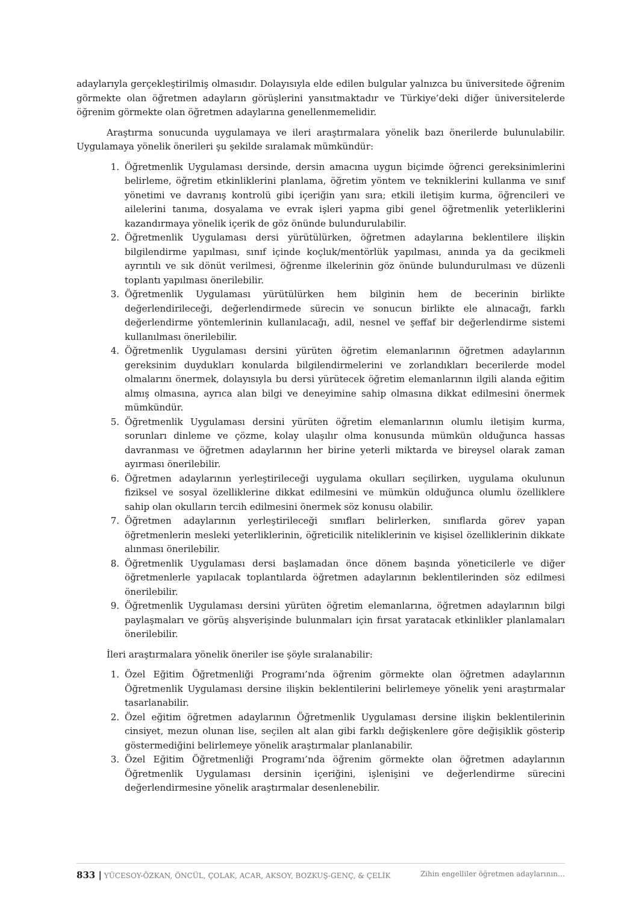adaylarıyla gerçekleştirilmiş olmasıdır. Dolayısıyla elde edilen bulgular yalnızca bu üniversitede öğrenim görmekte olan öğretmen adayların görüşlerini yansıtmaktadır ve Türkiye’deki diğer üniversitelerde öğrenim görmekte olan öğretmen adaylarına genellenmemelidir.
Araştırma sonucunda uygulamaya ve ileri araştırmalara yönelik bazı önerilerde bulunulabilir. Uygulamaya yönelik önerileri şu şekilde sıralamak mümkündür:
1. Öğretmenlik Uygulaması dersinde, dersin amacına uygun biçimde öğrenci gereksinimlerini belirleme, öğretim etkinliklerini planlama, öğretim yöntem ve tekniklerini kullanma ve sınıf yönetimi ve davranış kontrolü gibi içeriğin yanı sıra; etkili iletişim kurma, öğrencileri ve ailelerini tanıma, dosyalama ve evrak işleri yapma gibi genel öğretmenlik yeterliklerini kazandırmaya yönelik içerik de göz önünde bulundurulabilir.
2. Öğretmenlik Uygulaması dersi yürütülürken, öğretmen adaylarına beklentilere ilişkin bilgilendirme yapılması, sınıf içinde koçluk/mentörlük yapılması, anında ya da gecikmeli ayrıntılı ve sık dönüt verilmesi, öğrenme ilkelerinin göz önünde bulundurulması ve düzenli toplantı yapılması önerilebilir.
3. Öğretmenlik Uygulaması yürütülürken hem bilginin hem de becerinin birlikte değerlendirileceği, değerlendirmede sürecin ve sonucun birlikte ele alınacağı, farklı değerlendirme yöntemlerinin kullanılacağı, adil, nesnel ve şeffaf bir değerlendirme sistemi kullanılması önerilebilir.
4. Öğretmenlik Uygulaması dersini yürüten öğretim elemanlarının öğretmen adaylarının gereksinim duydukları konularda bilgilendirmelerini ve zorlandıkları becerilerde model olmalarını önermek, dolayısıyla bu dersi yürütecek öğretim elemanlarının ilgili alanda eğitim almış olmasına, ayrıca alan bilgi ve deneyimine sahip olmasına dikkat edilmesini önermek mümkündür.
5. Öğretmenlik Uygulaması dersini yürüten öğretim elemanlarının olumlu iletişim kurma, sorunları dinleme ve çözme, kolay ulaşılır olma konusunda mümkün olduğunca hassas davranması ve öğretmen adaylarının her birine yeterli miktarda ve bireysel olarak zaman ayırması önerilebilir.
6. Öğretmen adaylarının yerleştirileceği uygulama okulları seçilirken, uygulama okulunun fiziksel ve sosyal özelliklerine dikkat edilmesini ve mümkün olduğunca olumlu özelliklere sahip olan okulların tercih edilmesini önermek söz konusu olabilir.
7. Öğretmen adaylarının yerleştirileceği sınıfları belirlerken, sınıflarda görev yapan öğretmenlerin mesleki yeterliklerinin, öğreticilik niteliklerinin ve kişisel özelliklerinin dikkate alınması önerilebilir.
8. Öğretmenlik Uygulaması dersi başlamadan önce dönem başında yöneticilerle ve diğer öğretmenlerle yapılacak toplantılarda öğretmen adaylarının beklentilerinden söz edilmesi önerilebilir.
9. Öğretmenlik Uygulaması dersini yürüten öğretim elemanlarına, öğretmen adaylarının bilgi paylaşmaları ve görüş alışverişinde bulunmaları için fırsat yaratacak etkinlikler planlamaları önerilebilir.
İleri araştırmalara yönelik öneriler ise şöyle sıralanabilir:
1. Özel Eğitim Öğretmenliği Programı’nda öğrenim görmekte olan öğretmen adaylarının Öğretmenlik Uygulaması dersine ilişkin beklentilerini belirlemeye yönelik yeni araştırmalar tasarlanabilir.
2. Özel eğitim öğretmen adaylarının Öğretmenlik Uygulaması dersine ilişkin beklentilerinin cinsiyet, mezun olunan lise, seçilen alt alan gibi farklı değişkenlere göre değişiklik gösterip göstermediğini belirlemeye yönelik araştırmalar planlanabilir.
3. Özel Eğitim Öğretmenliği Programı’nda öğrenim görmekte olan öğretmen adaylarının Öğretmenlik Uygulaması dersinin içeriğini, işlenişini ve değerlendirme sürecini değerlendirmesine yönelik araştırmalar desenlenebilir.
833 | YÜCESOY-ÖZKAN, ÖNCÜL, ÇOLAK, ACAR, AKSOY, BOZKUŞ-GENÇ, & ÇELİK Zihin engelliler öğretmen adaylarının…